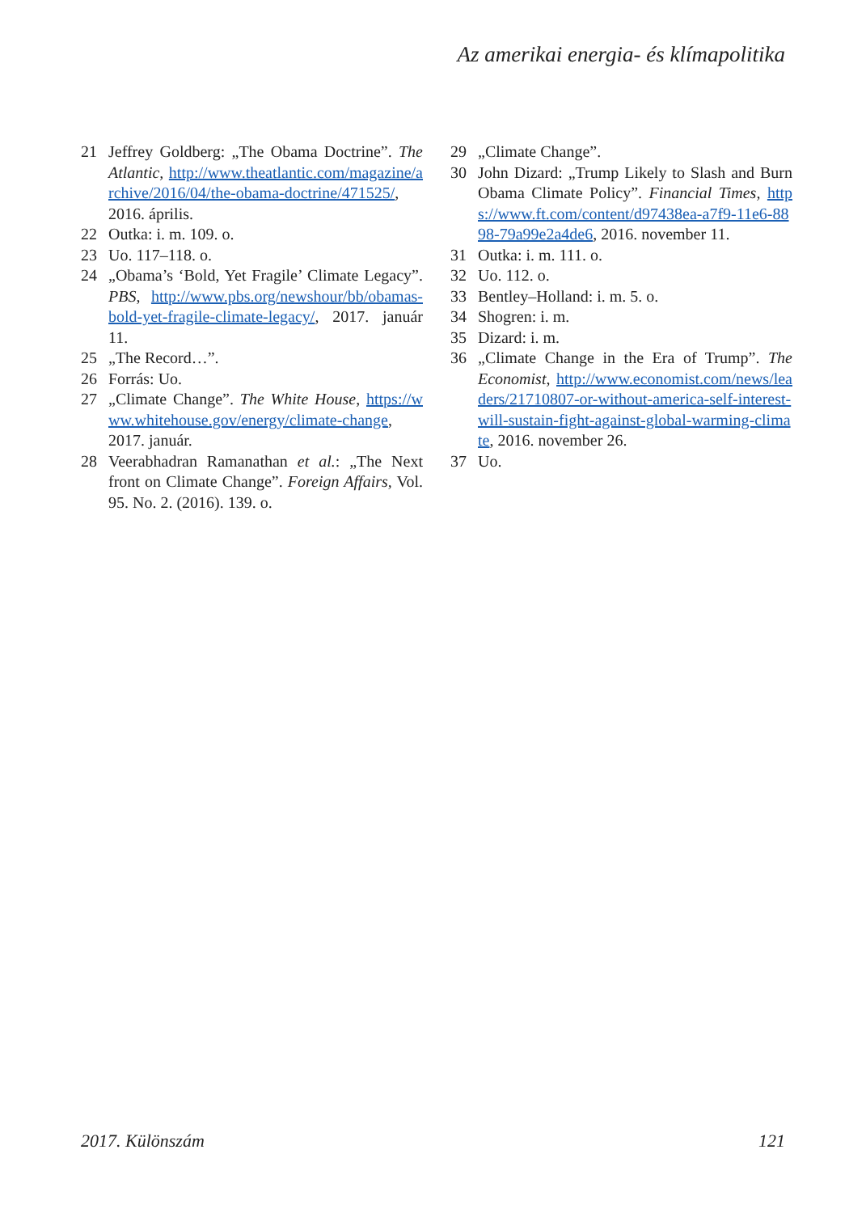Az amerikai energia- és klímapolitika
21 Jeffrey Goldberg: „The Obama Doctrine”. The Atlantic, http://www.theatlantic.com/magazine/archive/2016/04/the-obama-doctrine/471525/, 2016. április.
22 Outka: i. m. 109. o.
23 Uo. 117–118. o.
24 „Obama’s ‘Bold, Yet Fragile’ Climate Legacy”. PBS, http://www.pbs.org/newshour/bb/obamas-bold-yet-fragile-climate-legacy/, 2017. január 11.
25 „The Record…”.
26 Forrás: Uo.
27 „Climate Change”. The White House, https://www.whitehouse.gov/energy/climate-change, 2017. január.
28 Veerabhadran Ramanathan et al.: „The Next front on Climate Change”. Foreign Affairs, Vol. 95. No. 2. (2016). 139. o.
29 „Climate Change”.
30 John Dizard: „Trump Likely to Slash and Burn Obama Climate Policy”. Financial Times, https://www.ft.com/content/d97438ea-a7f9-11e6-8898-79a99e2a4de6, 2016. november 11.
31 Outka: i. m. 111. o.
32 Uo. 112. o.
33 Bentley–Holland: i. m. 5. o.
34 Shogren: i. m.
35 Dizard: i. m.
36 „Climate Change in the Era of Trump”. The Economist, http://www.economist.com/news/leaders/21710807-or-without-america-self-interest-will-sustain-fight-against-global-warming-climate, 2016. november 26.
37 Uo.
2017. Különszám 121